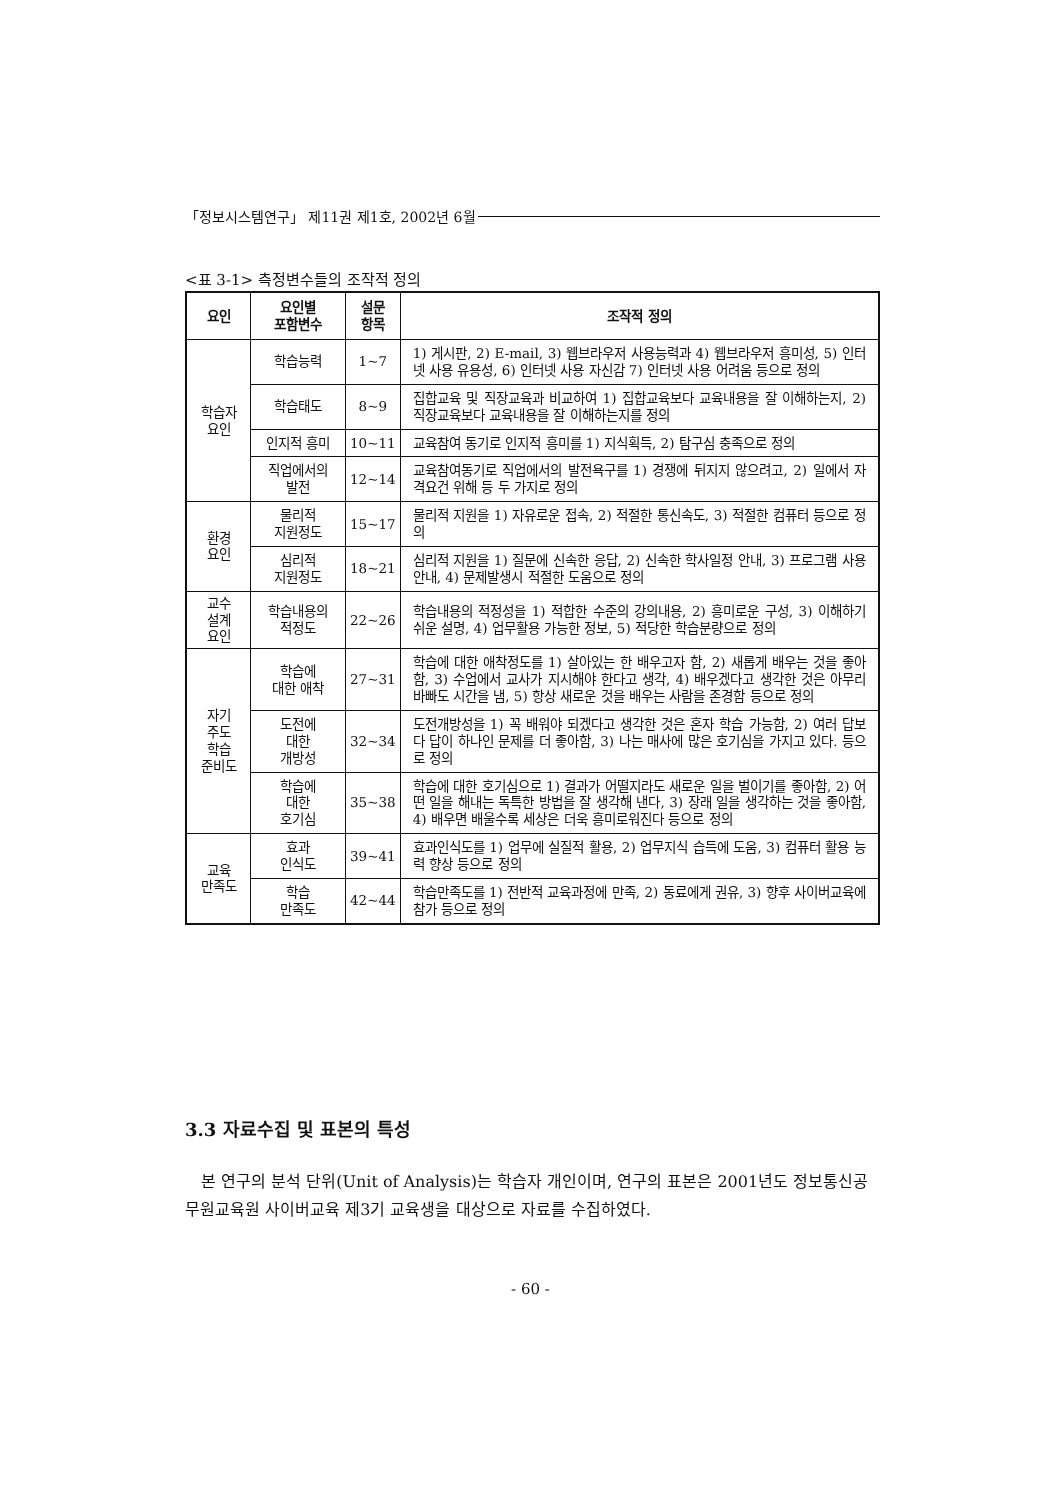「정보시스템연구」 제11권 제1호, 2002년 6월
<표 3-1> 측정변수들의 조작적 정의
| 요인 | 요인별 포함변수 | 설문 항목 | 조작적 정의 |
| --- | --- | --- | --- |
| 학습자 요인 | 학습능력 | 1~7 | 1) 게시판, 2) E-mail, 3) 웹브라우저 사용능력과 4) 웹브라우저 흥미성, 5) 인터넷 사용 유용성, 6) 인터넷 사용 자신감 7) 인터넷 사용 어려움 등으로 정의 |
| | 학습태도 | 8~9 | 집합교육 및 직장교육과 비교하여 1) 집합교육보다 교육내용을 잘 이해하는지, 2) 직장교육보다 교육내용을 잘 이해하는지를 정의 |
| | 인지적 흥미 | 10~11 | 교육참여 동기로 인지적 흥미를 1) 지식획득, 2) 탐구심 충족으로 정의 |
| | 직업에서의 발전 | 12~14 | 교육참여동기로 직업에서의 발전욕구를 1) 경쟁에 뒤지지 않으려고, 2) 일에서 자격요건 위해 등 두 가지로 정의 |
| 환경 요인 | 물리적 지원정도 | 15~17 | 물리적 지원을 1) 자유로운 접속, 2) 적절한 통신속도, 3) 적절한 컴퓨터 등으로 정의 |
| | 심리적 지원정도 | 18~21 | 심리적 지원을 1) 질문에 신속한 응답, 2) 신속한 학사일정 안내, 3) 프로그램 사용 안내, 4) 문제발생시 적절한 도움으로 정의 |
| 교수 설계 요인 | 학습내용의 적정도 | 22~26 | 학습내용의 적정성을 1) 적합한 수준의 강의내용, 2) 흥미로운 구성, 3) 이해하기 쉬운 설명, 4) 업무활용 가능한 정보, 5) 적당한 학습분량으로 정의 |
| 자기 주도 학습 준비도 | 학습에 대한 애착 | 27~31 | 학습에 대한 애착정도를 1) 살아있는 한 배우고자 함, 2) 새롭게 배우는 것을 좋아함, 3) 수업에서 교사가 지시해야 한다고 생각, 4) 배우겠다고 생각한 것은 아무리 바빠도 시간을 냄, 5) 항상 새로운 것을 배우는 사람을 존경함 등으로 정의 |
| | 도전에 대한 개방성 | 32~34 | 도전개방성을 1) 꼭 배워야 되겠다고 생각한 것은 혼자 학습 가능함, 2) 여러 답보다 답이 하나인 문제를 더 좋아함, 3) 나는 매사에 많은 호기심을 가지고 있다. 등으로 정의 |
| | 학습에 대한 호기심 | 35~38 | 학습에 대한 호기심으로 1) 결과가 어떨지라도 새로운 일을 벌이기를 좋아함, 2) 어떤 일을 해내는 독특한 방법을 잘 생각해 낸다, 3) 장래 일을 생각하는 것을 좋아함, 4) 배우면 배울수록 세상은 더욱 흥미로워진다 등으로 정의 |
| 교육 만족도 | 효과 인식도 | 39~41 | 효과인식도를 1) 업무에 실질적 활용, 2) 업무지식 습득에 도움, 3) 컴퓨터 활용 능력 향상 등으로 정의 |
| | 학습 만족도 | 42~44 | 학습만족도를 1) 전반적 교육과정에 만족, 2) 동료에게 권유, 3) 향후 사이버교육에 참가 등으로 정의 |
3.3 자료수집 및 표본의 특성
본 연구의 분석 단위(Unit of Analysis)는 학습자 개인이며, 연구의 표본은 2001년도 정보통신공무원교육원 사이버교육 제3기 교육생을 대상으로 자료를 수집하였다.
- 60 -